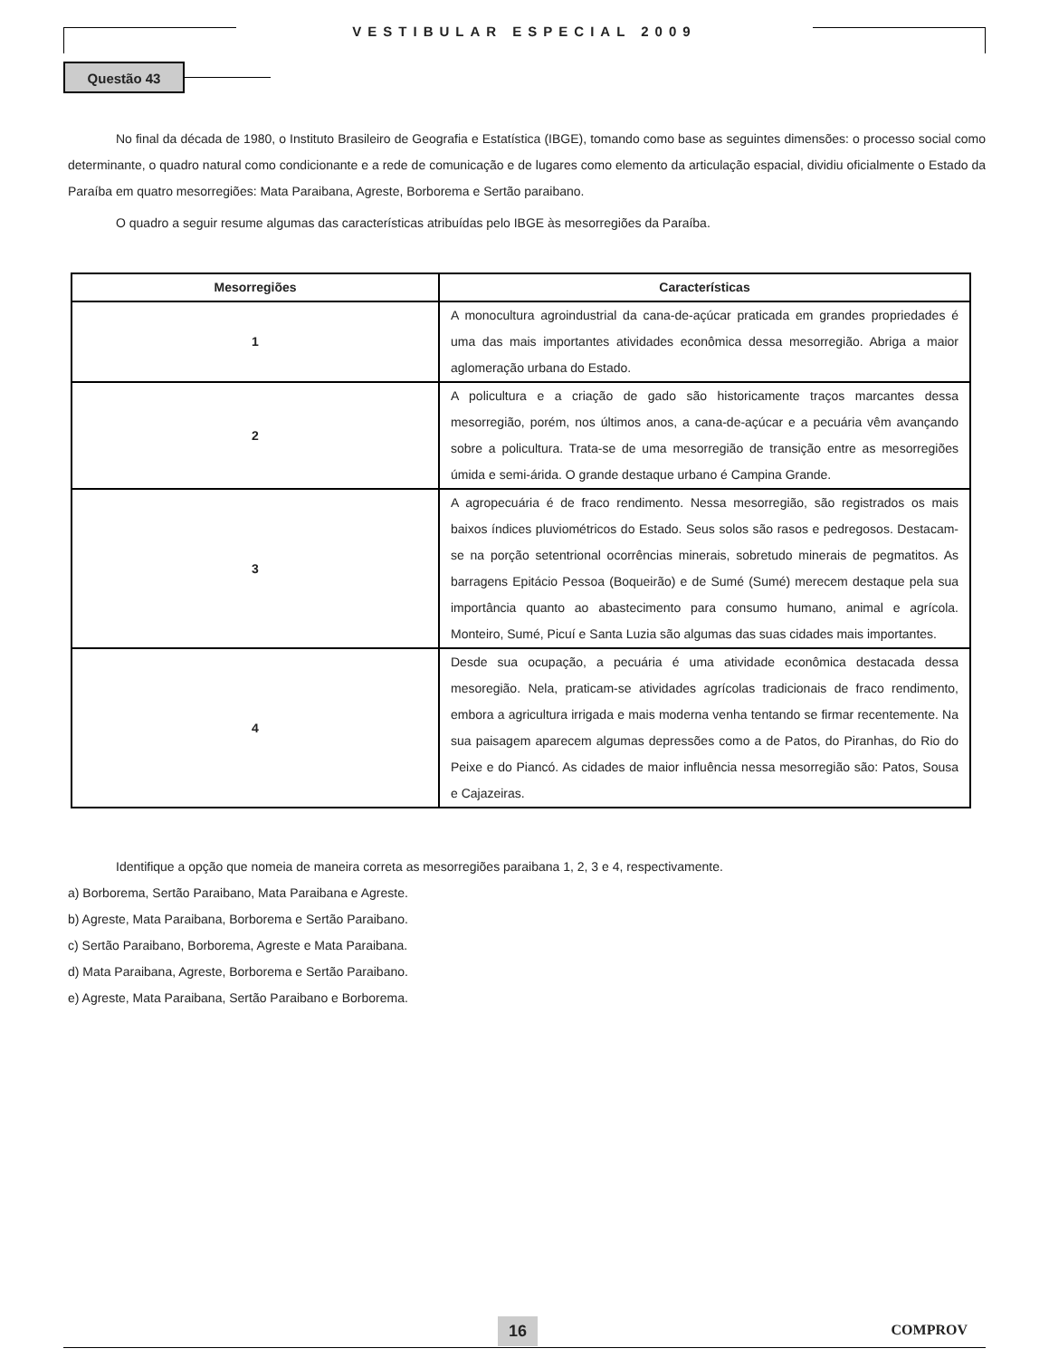VESTIBULAR ESPECIAL 2009
Questão 43
No final da década de 1980, o Instituto Brasileiro de Geografia e Estatística (IBGE), tomando como base as seguintes dimensões: o processo social como determinante, o quadro natural como condicionante e a rede de comunicação e de lugares como elemento da articulação espacial, dividiu oficialmente o Estado da Paraíba em quatro mesorregiões: Mata Paraibana, Agreste, Borborema e Sertão paraibano.
O quadro a seguir resume algumas das características atribuídas pelo IBGE às mesorregiões da Paraíba.
| Mesorregiões | Características |
| --- | --- |
| 1 | A monocultura agroindustrial da cana-de-açúcar praticada em grandes propriedades é uma das mais importantes atividades econômica dessa mesorregião. Abriga a maior aglomeração urbana do Estado. |
| 2 | A policultura e a criação de gado são historicamente traços marcantes dessa mesorregião, porém, nos últimos anos, a cana-de-açúcar e a pecuária vêm avançando sobre a policultura. Trata-se de uma mesorregião de transição entre as mesorregiões úmida e semi-árida. O grande destaque urbano é Campina Grande. |
| 3 | A agropecuária é de fraco rendimento. Nessa mesorregião, são registrados os mais baixos índices pluviométricos do Estado. Seus solos são rasos e pedregosos. Destacam-se na porção setentrional ocorrências minerais, sobretudo minerais de pegmatitos. As barragens Epitácio Pessoa (Boqueirão) e de Sumé (Sumé) merecem destaque pela sua importância quanto ao abastecimento para consumo humano, animal e agrícola. Monteiro, Sumé, Picuí e Santa Luzia são algumas das suas cidades mais importantes. |
| 4 | Desde sua ocupação, a pecuária é uma atividade econômica destacada dessa mesoregião. Nela, praticam-se atividades agrícolas tradicionais de fraco rendimento, embora a agricultura irrigada e mais moderna venha tentando se firmar recentemente. Na sua paisagem aparecem algumas depressões como a de Patos, do Piranhas, do Rio do Peixe e do Piancó. As cidades de maior influência nessa mesorregião são: Patos, Sousa e Cajazeiras. |
Identifique a opção que nomeia de maneira correta as mesorregiões paraibana 1, 2, 3 e 4, respectivamente.
a) Borborema, Sertão Paraibano, Mata Paraibana e Agreste.
b) Agreste, Mata Paraibana, Borborema e Sertão Paraibano.
c) Sertão Paraibano, Borborema, Agreste e Mata Paraibana.
d) Mata Paraibana, Agreste, Borborema e Sertão Paraibano.
e) Agreste, Mata Paraibana, Sertão Paraibano e Borborema.
16 COMPROV